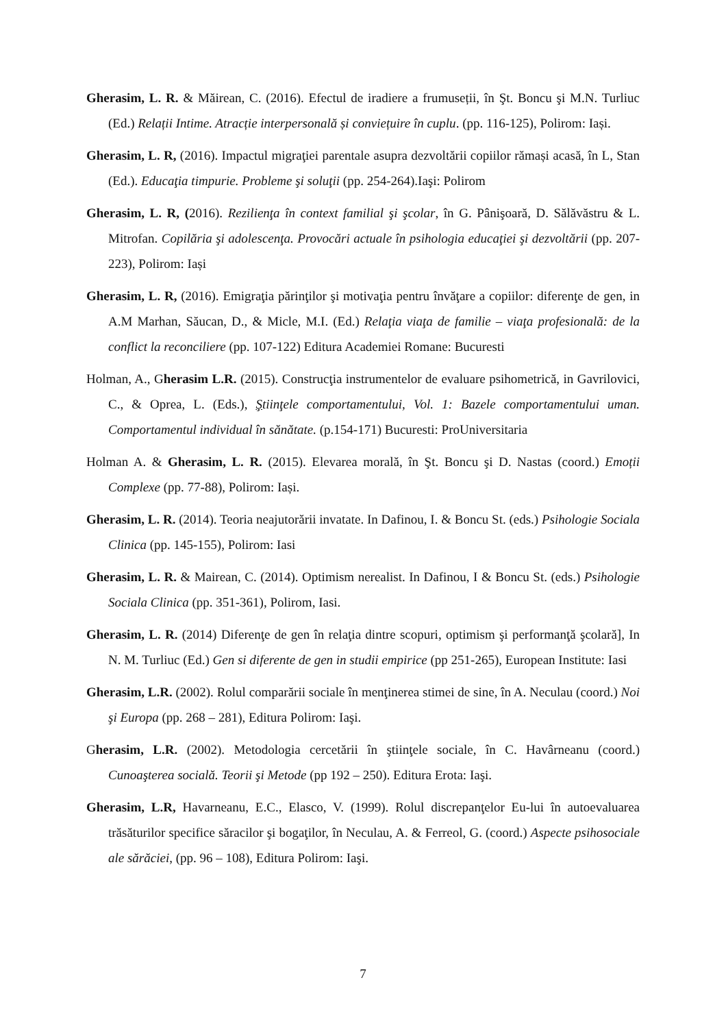Gherasim, L. R. & Măirean, C. (2016). Efectul de iradiere a frumuseții, în Şt. Boncu şi M.N. Turliuc (Ed.) Relații Intime. Atracție interpersonală și conviețuire în cuplu. (pp. 116-125), Polirom: Iași.
Gherasim, L. R, (2016). Impactul migraţiei parentale asupra dezvoltării copiilor rămași acasă, în L, Stan (Ed.). Educaţia timpurie. Probleme şi soluţii (pp. 254-264).Iaşi: Polirom
Gherasim, L. R, (2016). Rezilienţa în context familial şi şcolar, în G. Pânişoară, D. Sălăvăstru & L. Mitrofan. Copilăria şi adolescenţa. Provocări actuale în psihologia educaţiei şi dezvoltării (pp. 207-223), Polirom: Iași
Gherasim, L. R, (2016). Emigraţia părinţilor şi motivaţia pentru învăţare a copiilor: diferenţe de gen, in A.M Marhan, Săucan, D., & Micle, M.I. (Ed.) Relaţia viaţa de familie – viaţa profesională: de la conflict la reconciliere (pp. 107-122) Editura Academiei Romane: Bucuresti
Holman, A., Gherasim L.R. (2015). Construcţia instrumentelor de evaluare psihometrică, in Gavrilovici, C., & Oprea, L. (Eds.), Ştiinţele comportamentului, Vol. 1: Bazele comportamentului uman. Comportamentul individual în sănătate. (p.154-171) Bucuresti: ProUniversitaria
Holman A. & Gherasim, L. R. (2015). Elevarea morală, în Şt. Boncu şi D. Nastas (coord.) Emoții Complexe (pp. 77-88), Polirom: Iași.
Gherasim, L. R. (2014). Teoria neajutorării invatate. In Dafinou, I. & Boncu St. (eds.) Psihologie Sociala Clinica (pp. 145-155), Polirom: Iasi
Gherasim, L. R. & Mairean, C. (2014). Optimism nerealist. In Dafinou, I & Boncu St. (eds.) Psihologie Sociala Clinica (pp. 351-361), Polirom, Iasi.
Gherasim, L. R. (2014) Diferenţe de gen în relaţia dintre scopuri, optimism şi performanţă şcolară], In N. M. Turliuc (Ed.) Gen si diferente de gen in studii empirice (pp 251-265), European Institute: Iasi
Gherasim, L.R. (2002). Rolul comparării sociale în menţinerea stimei de sine, în A. Neculau (coord.) Noi şi Europa (pp. 268 – 281), Editura Polirom: Iaşi.
Gherasim, L.R. (2002). Metodologia cercetării în ştiinţele sociale, în C. Havârneanu (coord.) Cunoaşterea socială. Teorii şi Metode (pp 192 – 250). Editura Erota: Iaşi.
Gherasim, L.R, Havarneanu, E.C., Elasco, V. (1999). Rolul discrepanţelor Eu-lui în autoevaluarea trăsăturilor specifice săracilor şi bogaţilor, în Neculau, A. & Ferreol, G. (coord.) Aspecte psihosociale ale sărăciei, (pp. 96 – 108), Editura Polirom: Iaşi.
7